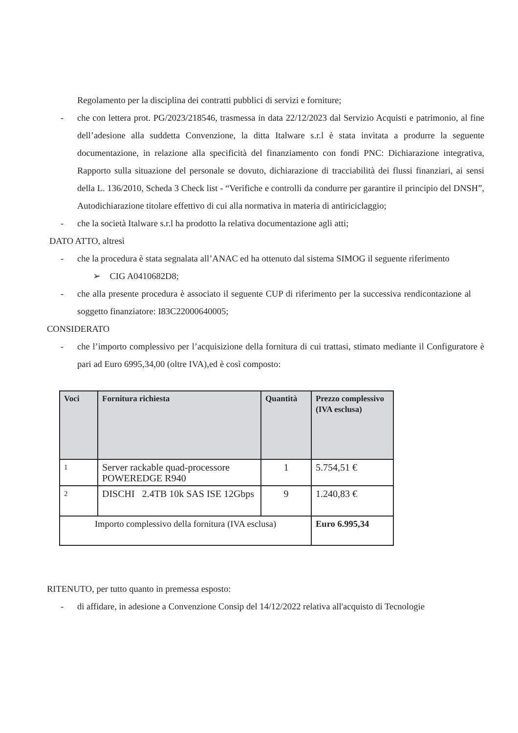Regolamento per la disciplina dei contratti pubblici di servizi e forniture;
- che con lettera prot. PG/2023/218546, trasmessa in data 22/12/2023 dal Servizio Acquisti e patrimonio, al fine dell’adesione alla suddetta Convenzione, la ditta Italware s.r.l è stata invitata a produrre la seguente documentazione, in relazione alla specificità del finanziamento con fondi PNC: Dichiarazione integrativa, Rapporto sulla situazione del personale se dovuto, dichiarazione di tracciabilità dei flussi finanziari, ai sensi della L. 136/2010, Scheda 3 Check list - “Verifiche e controlli da condurre per garantire il principio del DNSH”, Autodichiarazione titolare effettivo di cui alla normativa in materia di antiriciclaggio;
- che la società Italware s.r.l ha prodotto la relativa documentazione agli atti;
DATO ATTO, altresì
- che la procedura è stata segnalata all’ANAC ed ha ottenuto dal sistema SIMOG il seguente riferimento
➢ CIG A0410682D8;
- che alla presente procedura è associato il seguente CUP di riferimento per la successiva rendicontazione al soggetto finanziatore: I83C22000640005;
CONSIDERATO
- che l’importo complessivo per l’acquisizione della fornitura di cui trattasi, stimato mediante il Configuratore è pari ad Euro 6995,34,00 (oltre IVA),ed è così composto:
| Voci | Fornitura richiesta | Quantità | Prezzo complessivo (IVA esclusa) |
| --- | --- | --- | --- |
| 1 | Server rackable quad-processore POWEREDGE R940 | 1 | 5.754,51 € |
| 2 | DISCHI 2.4TB 10k SAS ISE 12Gbps | 9 | 1.240,83 € |
| Importo complessivo della fornitura (IVA esclusa) | | | Euro 6.995,34 |
RITENUTO, per tutto quanto in premessa esposto:
- di affidare, in adesione a Convenzione Consip del 14/12/2022 relativa all'acquisto di Tecnologie